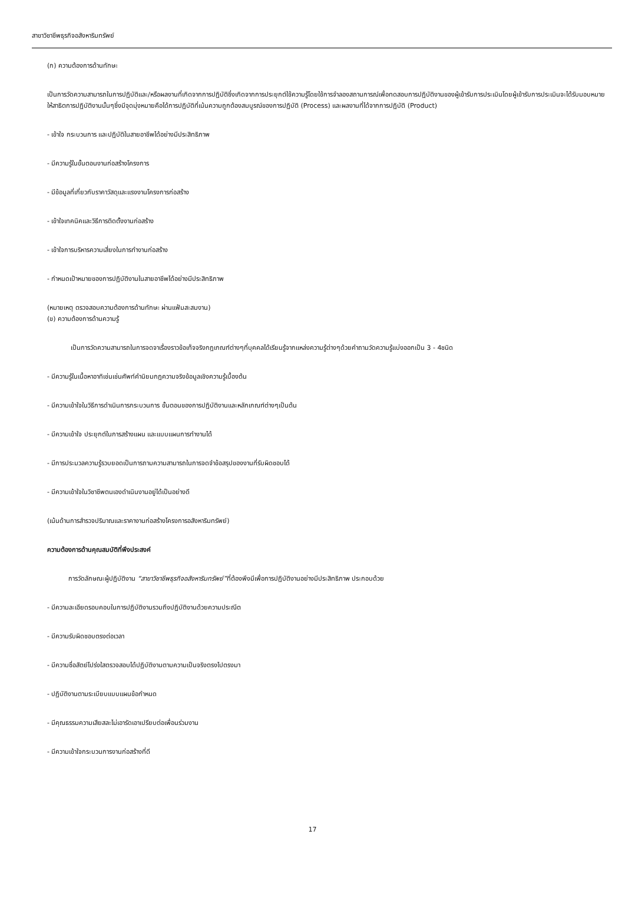สาขาวิชาชีพธุรกิจอสังหาริมทรัพย์
(ก) ความต้องการด้านทักษะ
เป็นการวัดความสามารถในการปฏิบัติและ/หรือผลงานที่เกิดจากการปฏิบัติซึ่งเกิดจากการประยุกต์ใช้ความรู้โดยใช้การจำลองสถานการณ์เพื่อทดสอบการปฏิบัติงานของผู้เข้ารับการประเมินโดยผู้เข้ารับการประเมินจะได้รับมอบหมายให้สาธิตการปฏิบัติงานนั้นๆซึ่งมีจุดมุ่งหมายคือได้การปฏิบัติที่เน้นความถูกต้องสมบูรณ์ของการปฏิบัติ (Process) และผลงานที่ได้จากการปฏิบัติ (Product)
- เข้าใจ กระบวนการ และปฏิบัติในสายอาชีพได้อย่างมีประสิทธิภาพ
- มีความรู้ในขั้นตอนงานก่อสร้างโครงการ
- มีข้อมูลที่เกี่ยวกับราคาวัสดุและแรงงานโครงการก่อสร้าง
- เข้าใจเทคนิคและวิธีการติดตั้งงานก่อสร้าง
- เข้าใจการบริหารความเสี่ยงในการทำงานก่อสร้าง
- กำหนดเป้าหมายของการปฏิบัติงานในสายอาชีพได้อย่างมีประสิทธิภาพ
(หมายเหตุ ตรวจสอบความต้องการด้านทักษะ ผ่านแฟ้มสะสมงาน)
(ข) ความต้องการด้านความรู้
เป็นการวัดความสามารถในการจดจาเรื่องราวข้อเท็จจริงกฎเกณฑ์ต่างๆที่บุคคลได้เรียนรู้จากแหล่งความรู้ต่างๆด้วยคำถามวัดความรู้แบ่งออกเป็น 3 - 4ชนิด
- มีความรู้ในเนื้อหาอาทิเช่นเช่นศัพท์คำนิยมกฎความจริงข้อมูลเชิงความรู้เบื้องต้น
- มีความเข้าใจในวิธีการดำเนินการกระบวนการ ขั้นตอนของการปฏิบัติงานและหลักเกณฑ์ต่างๆเป็นต้น
- มีความเข้าใจ ประยุกต์ในการสร้างแผน และแบบแผนการทำงานได้
- มีการประมวลความรู้รวบยอดเป็นการถามความสามารถในการจดจำข้อสรุปของงานที่รับผิดชอบได้
- มีความเข้าใจในวิชาชีพตนเองดำเนินงานอยู่ได้เป็นอย่างดี
(เน้นด้านการสำรวจปริมาณและราคางานก่อสร้างโครงการอสังหาริมทรัพย์)
ความต้องการด้านคุณสมบัติที่พึงประสงค์
การวัดลักษณะผู้ปฏิบัติงาน “สาขาวิชาชีพธุรกิจอสังหาริมทรัพย์”ที่ต้องพึงมีเพื่อการปฏิบัติงานอย่างมีประสิทธิภาพ ประกอบด้วย
- มีความละเอียดรอบคอบในการปฏิบัติงานรวมถึงปฏิบัติงานด้วยความประณีต
- มีความรับผิดชอบตรงต่อเวลา
- มีความซื่อสัตย์โปร่งใสตรวจสอบได้ปฏิบัติงานตามความเป็นจริงตรงไปตรงมา
- ปฏิบัติงานตามระเบียบแบบแผนข้อกำหนด
- มีคุณธรรมความเสียสละไม่เอารัดเอาเปรียบต่อเพื่อนร่วมงาน
- มีความเข้าใจกระบวนการงานก่อสร้างที่ดี
17